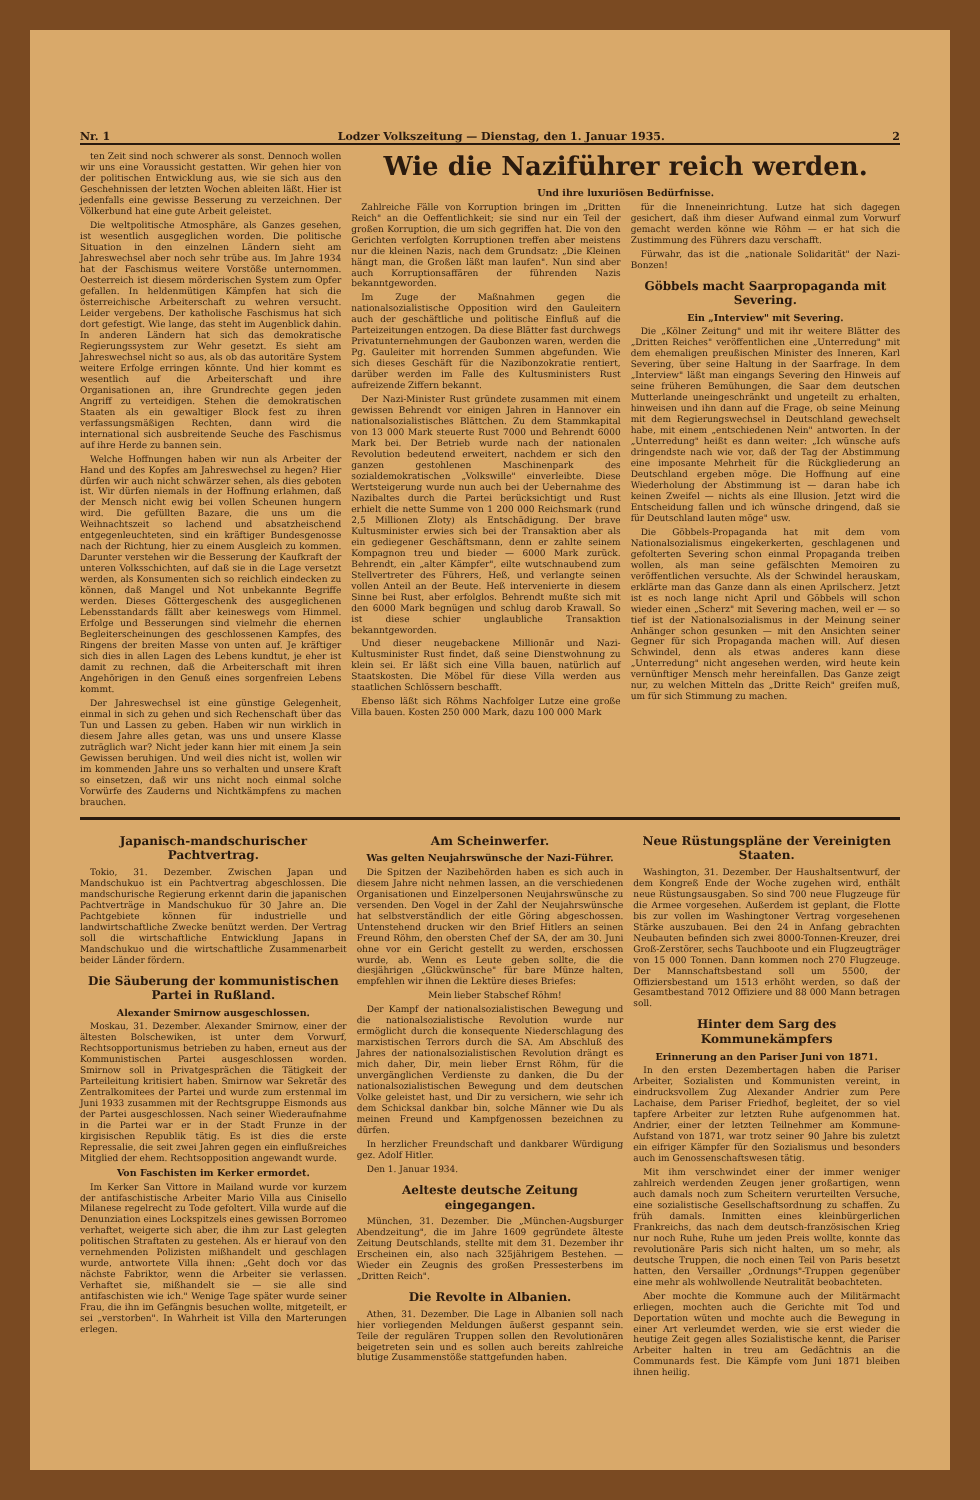Nr. 1 Lodzer Volkszeitung — Dienstag, den 1. Januar 1935. 2
ten Zeit sind noch schwerer als sonst. Dennoch wollen wir uns eine Voraussicht gestatten. Wir gehen hier von der politischen Entwicklung aus, wie sie sich aus den Geschehnissen der letzten Wochen ableiten läßt. Hier ist jedenfalls eine gewisse Besserung zu verzeichnen. Der Völkerbund hat eine gute Arbeit geleistet.
Die weltpolitische Atmosphäre, als Ganzes gesehen, ist wesentlich ausgeglichen worden. Die politische Situation in den einzelnen Ländern sieht am Jahreswechsel aber noch sehr trübe aus. Im Jahre 1934 hat der Faschismus weitere Vorstöße unternommen. Oesterreich ist diesem mörderischen System zum Opfer gefallen. In heldenmütigen Kämpfen hat sich die österreichische Arbeiterschaft zu wehren versucht. Leider vergebens. Der katholische Faschismus hat sich dort gefestigt. Wie lange, das steht im Augenblick dahin. In anderen Ländern hat sich das demokratische Regierungssystem zur Wehr gesetzt. Es sieht am Jahreswechsel nicht so aus, als ob das autoritäre System weitere Erfolge erringen könnte. Und hier kommt es wesentlich auf die Arbeiterschaft und ihre Organisationen an, ihre Grundrechte gegen jeden Angriff zu verteidigen. Stehen die demokratischen Staaten als ein gewaltiger Block fest zu ihren verfassungsmäßigen Rechten, dann wird die international sich ausbreitende Seuche des Faschismus auf ihre Herde zu bannen sein.
Welche Hoffnungen haben wir nun als Arbeiter der Hand und des Kopfes am Jahreswechsel zu hegen? Hier dürfen wir auch nicht schwärzer sehen, als dies geboten ist. Wir dürfen niemals in der Hoffnung erlahmen, daß der Mensch nicht ewig bei vollen Scheunen hungern wird. Die gefüllten Bazare, die uns um die Weihnachtszeit so lachend und absatzheischend entgegenleuchteten, sind ein kräftiger Bundesgenosse nach der Richtung, hier zu einem Ausgleich zu kommen. Darunter verstehen wir die Besserung der Kaufkraft der unteren Volksschichten, auf daß sie in die Lage versetzt werden, als Konsumenten sich so reichlich eindecken zu können, daß Mangel und Not unbekannte Begriffe werden. Dieses Göttergeschenk des ausgeglichenen Lebensstandards fällt aber keineswegs vom Himmel. Erfolge und Besserungen sind vielmehr die ehernen Begleiterscheinungen des geschlossenen Kampfes, des Ringens der breiten Masse von unten auf. Je kräftiger sich dies in allen Lagen des Lebens kundtut, je eher ist damit zu rechnen, daß die Arbeiterschaft mit ihren Angehörigen in den Genuß eines sorgenfreien Lebens kommt.
Der Jahreswechsel ist eine günstige Gelegenheit, einmal in sich zu gehen und sich Rechenschaft über das Tun und Lassen zu geben. Haben wir nun wirklich in diesem Jahre alles getan, was uns und unsere Klasse zuträglich war? Nicht jeder kann hier mit einem Ja sein Gewissen beruhigen. Und weil dies nicht ist, wollen wir im kommenden Jahre uns so verhalten und unsere Kraft so einsetzen, daß wir uns nicht noch einmal solche Vorwürfe des Zauderns und Nichtkämpfens zu machen brauchen.
Wie die Naziführer reich werden.
Und ihre luxuriösen Bedürfnisse.
Zahlreiche Fälle von Korruption bringen im „Dritten Reich" an die Oeffentlichkeit; sie sind nur ein Teil der großen Korruption, die um sich gegriffen hat. Die von den Gerichten verfolgten Korruptionen treffen aber meistens nur die kleinen Nazis, nach dem Grundsatz: „Die Kleinen hängt man, die Großen läßt man laufen". Nun sind aber auch Korruptionsaffären der führenden Nazis bekanntgeworden.
Im Zuge der Maßnahmen gegen die nationalsozialistische Opposition wird den Gauleitern auch der geschäftliche und politische Einfluß auf die Parteizeitungen entzogen. Da diese Blätter fast durchwegs Privatunternehmungen der Gaubonzen waren, werden die Pg. Gauleiter mit horrenden Summen abgefunden. Wie sich dieses Geschäft für die Nazibonzokratie rentiert, darüber werden im Falle des Kultusministers Rust aufreizende Ziffern bekannt.
Der Nazi-Minister Rust gründete zusammen mit einem gewissen Behrendt vor einigen Jahren in Hannover ein nationalsozialistisches Blättchen. Zu dem Stammkapital von 13 000 Mark steuerte Rust 7000 und Behrendt 6000 Mark bei. Der Betrieb wurde nach der nationalen Revolution bedeutend erweitert, nachdem er sich den ganzen gestohlenen Maschinenpark des sozialdemokratischen „Volkswille" einverleibte. Diese Wertsteigerung wurde nun auch bei der Uebernahme des Nazibaltes durch die Partei berücksichtigt und Rust erhielt die nette Summe von 1 200 000 Reichsmark (rund 2,5 Millionen Zloty) als Entschädigung. Der brave Kultusminister erwies sich bei der Transaktion aber als ein gediegener Geschäftsmann, denn er zahlte seinem Kompagnon treu und bieder — 6000 Mark zurück. Behrendt, ein „alter Kämpfer", eilte wutschnaubend zum Stellvertreter des Führers, Heß, und verlangte seinen vollen Anteil an der Beute. Heß intervenierte in diesem Sinne bei Rust, aber erfolglos. Behrendt mußte sich mit den 6000 Mark begnügen und schlug darob Krawall. So ist diese schier unglaubliche Transaktion bekanntgeworden.
Und dieser neugebackene Millionär und Nazi-Kultusminister Rust findet, daß seine Dienstwohnung zu klein sei. Er läßt sich eine Villa bauen, natürlich auf Staatskosten. Die Möbel für diese Villa werden aus staatlichen Schlössern beschafft.
Ebenso läßt sich Röhms Nachfolger Lutze eine große Villa bauen. Kosten 250 000 Mark, dazu 100 000 Mark
für die Inneneinrichtung. Lutze hat sich dagegen gesichert, daß ihm dieser Aufwand einmal zum Vorwurf gemacht werden könne wie Röhm — er hat sich die Zustimmung des Führers dazu verschafft.
Fürwahr, das ist die „nationale Solidarität" der Nazi-Bonzen!
Göbbels macht Saarpropaganda mit Severing.
Ein „Interview" mit Severing.
Die „Kölner Zeitung" und mit ihr weitere Blätter des „Dritten Reiches" veröffentlichen eine „Unterredung" mit dem ehemaligen preußischen Minister des Inneren, Karl Severing, über seine Haltung in der Saarfrage. In dem „Interview" läßt man eingangs Severing den Hinweis auf seine früheren Bemühungen, die Saar dem deutschen Mutterlande uneingeschränkt und ungeteilt zu erhalten, hinweisen und ihn dann auf die Frage, ob seine Meinung mit dem Regierungswechsel in Deutschland gewechselt habe, mit einem „entschiedenen Nein" antworten. In der „Unterredung" heißt es dann weiter: „Ich wünsche aufs dringendste nach wie vor, daß der Tag der Abstimmung eine imposante Mehrheit für die Rückgliederung an Deutschland ergeben möge. Die Hoffnung auf eine Wiederholung der Abstimmung ist — daran habe ich keinen Zweifel — nichts als eine Illusion. Jetzt wird die Entscheidung fallen und ich wünsche dringend, daß sie für Deutschland lauten möge" usw.
Die Göbbels-Propaganda hat mit dem vom Nationalsozialismus eingekerkerten, geschlagenen und gefolterten Severing schon einmal Propaganda treiben wollen, als man seine gefälschten Memoiren zu veröffentlichen versuchte. Als der Schwindel herauskam, erklärte man das Ganze dann als einen Aprilscherz. Jetzt ist es noch lange nicht April und Göbbels will schon wieder einen „Scherz" mit Severing machen, weil er — so tief ist der Nationalsozialismus in der Meinung seiner Anhänger schon gesunken — mit den Ansichten seiner Gegner für sich Propaganda machen will. Auf diesen Schwindel, denn als etwas anderes kann diese „Unterredung" nicht angesehen werden, wird heute kein vernünftiger Mensch mehr hereinfallen. Das Ganze zeigt nur, zu welchen Mitteln das „Dritte Reich" greifen muß, um für sich Stimmung zu machen.
Japanisch-mandschurischer Pachtvertrag.
Tokio, 31. Dezember. Zwischen Japan und Mandschukuo ist ein Pachtvertrag abgeschlossen. Die mandschurische Regierung erkennt darin die japanischen Pachtverträge in Mandschukuo für 30 Jahre an. Die Pachtgebiete können für industrielle und landwirtschaftliche Zwecke benützt werden. Der Vertrag soll die wirtschaftliche Entwicklung Japans in Mandschukuo und die wirtschaftliche Zusammenarbeit beider Länder fördern.
Die Säuberung der kommunistischen Partei in Rußland.
Alexander Smirnow ausgeschlossen.
Moskau, 31. Dezember. Alexander Smirnow, einer der ältesten Bolschewiken, ist unter dem Vorwurf, Rechtsopportunismus betrieben zu haben, erneut aus der Kommunistischen Partei ausgeschlossen worden. Smirnow soll in Privatgesprächen die Tätigkeit der Parteileitung kritisiert haben. Smirnow war Sekretär des Zentralkomitees der Partei und wurde zum erstenmal im Juni 1933 zusammen mit der Rechtsgruppe Eismonds aus der Partei ausgeschlossen. Nach seiner Wiederaufnahme in die Partei war er in der Stadt Frunze in der kirgisischen Republik tätig. Es ist dies die erste Repressalie, die seit zwei Jahren gegen ein einflußreiches Mitglied der ehem. Rechtsopposition angewandt wurde.
Von Faschisten im Kerker ermordet.
Im Kerker San Vittore in Mailand wurde vor kurzem der antifaschistische Arbeiter Mario Villa aus Cinisello Milanese regelrecht zu Tode gefoltert. Villa wurde auf die Denunziation eines Lockspitzels eines gewissen Borromeo verhaftet, weigerte sich aber, die ihm zur Last gelegten politischen Straftaten zu gestehen. Als er hierauf von den vernehmenden Polizisten mißhandelt und geschlagen wurde, antwortete Villa ihnen: „Geht doch vor das nächste Fabriktor, wenn die Arbeiter sie verlassen. Verhaftet sie, mißhandelt sie — sie alle sind antifaschisten wie ich." Wenige Tage später wurde seiner Frau, die ihn im Gefängnis besuchen wollte, mitgeteilt, er sei „verstorben". In Wahrheit ist Villa den Marterungen erlegen.
Am Scheinwerfer.
Was gelten Neujahrswünsche der Nazi-Führer.
Die Spitzen der Nazibehörden haben es sich auch in diesem Jahre nicht nehmen lassen, an die verschiedenen Organisationen und Einzelpersonen Neujahrswünsche zu versenden. Den Vogel in der Zahl der Neujahrswünsche hat selbstverständlich der eitle Göring abgeschossen. Untenstehend drucken wir den Brief Hitlers an seinen Freund Röhm, den obersten Chef der SA, der am 30. Juni ohne vor ein Gericht gestellt zu werden, erschossen wurde, ab. Wenn es Leute geben sollte, die die diesjährigen „Glückwünsche" für bare Münze halten, empfehlen wir ihnen die Lektüre dieses Briefes:
Mein lieber Stabschef Röhm!
Der Kampf der nationalsozialistischen Bewegung und die nationalsozialistische Revolution wurde nur ermöglicht durch die konsequente Niederschlagung des marxistischen Terrors durch die SA. Am Abschluß des Jahres der nationalsozialistischen Revolution drängt es mich daher, Dir, mein lieber Ernst Röhm, für die unvergänglichen Verdienste zu danken, die Du der nationalsozialistischen Bewegung und dem deutschen Volke geleistet hast, und Dir zu versichern, wie sehr ich dem Schicksal dankbar bin, solche Männer wie Du als meinen Freund und Kampfgenossen bezeichnen zu dürfen.
In herzlicher Freundschaft und dankbarer Würdigung gez. Adolf Hitler.
Den 1. Januar 1934.
Aelteste deutsche Zeitung eingegangen.
München, 31. Dezember. Die „München-Augsburger Abendzeitung", die im Jahre 1609 gegründete älteste Zeitung Deutschlands, stellte mit dem 31. Dezember ihr Erscheinen ein, also nach 325jährigem Bestehen. — Wieder ein Zeugnis des großen Pressesterbens im „Dritten Reich".
Die Revolte in Albanien.
Athen, 31. Dezember. Die Lage in Albanien soll nach hier vorliegenden Meldungen äußerst gespannt sein. Teile der regulären Truppen sollen den Revolutionären beigetreten sein und es sollen auch bereits zahlreiche blutige Zusammenstöße stattgefunden haben.
Neue Rüstungspläne der Vereinigten Staaten.
Washington, 31. Dezember. Der Haushaltsentwurf, der dem Kongreß Ende der Woche zugehen wird, enthält neue Rüstungsausgaben. So sind 700 neue Flugzeuge für die Armee vorgesehen. Außerdem ist geplant, die Flotte bis zur vollen im Washingtoner Vertrag vorgesehenen Stärke auszubauen. Bei den 24 in Anfang gebrachten Neubauten befinden sich zwei 8000-Tonnen-Kreuzer, drei Groß-Zerstörer, sechs Tauchboote und ein Flugzeugträger von 15 000 Tonnen. Dann kommen noch 270 Flugzeuge. Der Mannschaftsbestand soll um 5500, der Offiziersbestand um 1513 erhöht werden, so daß der Gesamtbestand 7012 Offiziere und 88 000 Mann betragen soll.
Hinter dem Sarg des Kommunekämpfers
Erinnerung an den Pariser Juni von 1871.
In den ersten Dezembertagen haben die Pariser Arbeiter, Sozialisten und Kommunisten vereint, in eindrucksvollem Zug Alexander Andrier zum Pere Lachaise, dem Pariser Friedhof, begleitet, der so viel tapfere Arbeiter zur letzten Ruhe aufgenommen hat. Andrier, einer der letzten Teilnehmer am Kommune-Aufstand von 1871, war trotz seiner 90 Jahre bis zuletzt ein eifriger Kämpfer für den Sozialismus und besonders auch im Genossenschaftswesen tätig.
Mit ihm verschwindet einer der immer weniger zahlreich werdenden Zeugen jener großartigen, wenn auch damals noch zum Scheitern verurteilten Versuche, eine sozialistische Gesellschaftsordnung zu schaffen. Zu früh damals. Inmitten eines kleinbürgerlichen Frankreichs, das nach dem deutsch-französischen Krieg nur noch Ruhe, Ruhe um jeden Preis wollte, konnte das revolutionäre Paris sich nicht halten, um so mehr, als deutsche Truppen, die noch einen Teil von Paris besetzt hatten, den Versailler „Ordnungs"-Truppen gegenüber eine mehr als wohlwollende Neutralität beobachteten.
Aber mochte die Kommune auch der Militärmacht erliegen, mochten auch die Gerichte mit Tod und Deportation wüten und mochte auch die Bewegung in einer Art verleumdet werden, wie sie erst wieder die heutige Zeit gegen alles Sozialistische kennt, die Pariser Arbeiter halten in treu am Gedächtnis an die Communards fest. Die Kämpfe vom Juni 1871 bleiben ihnen heilig.